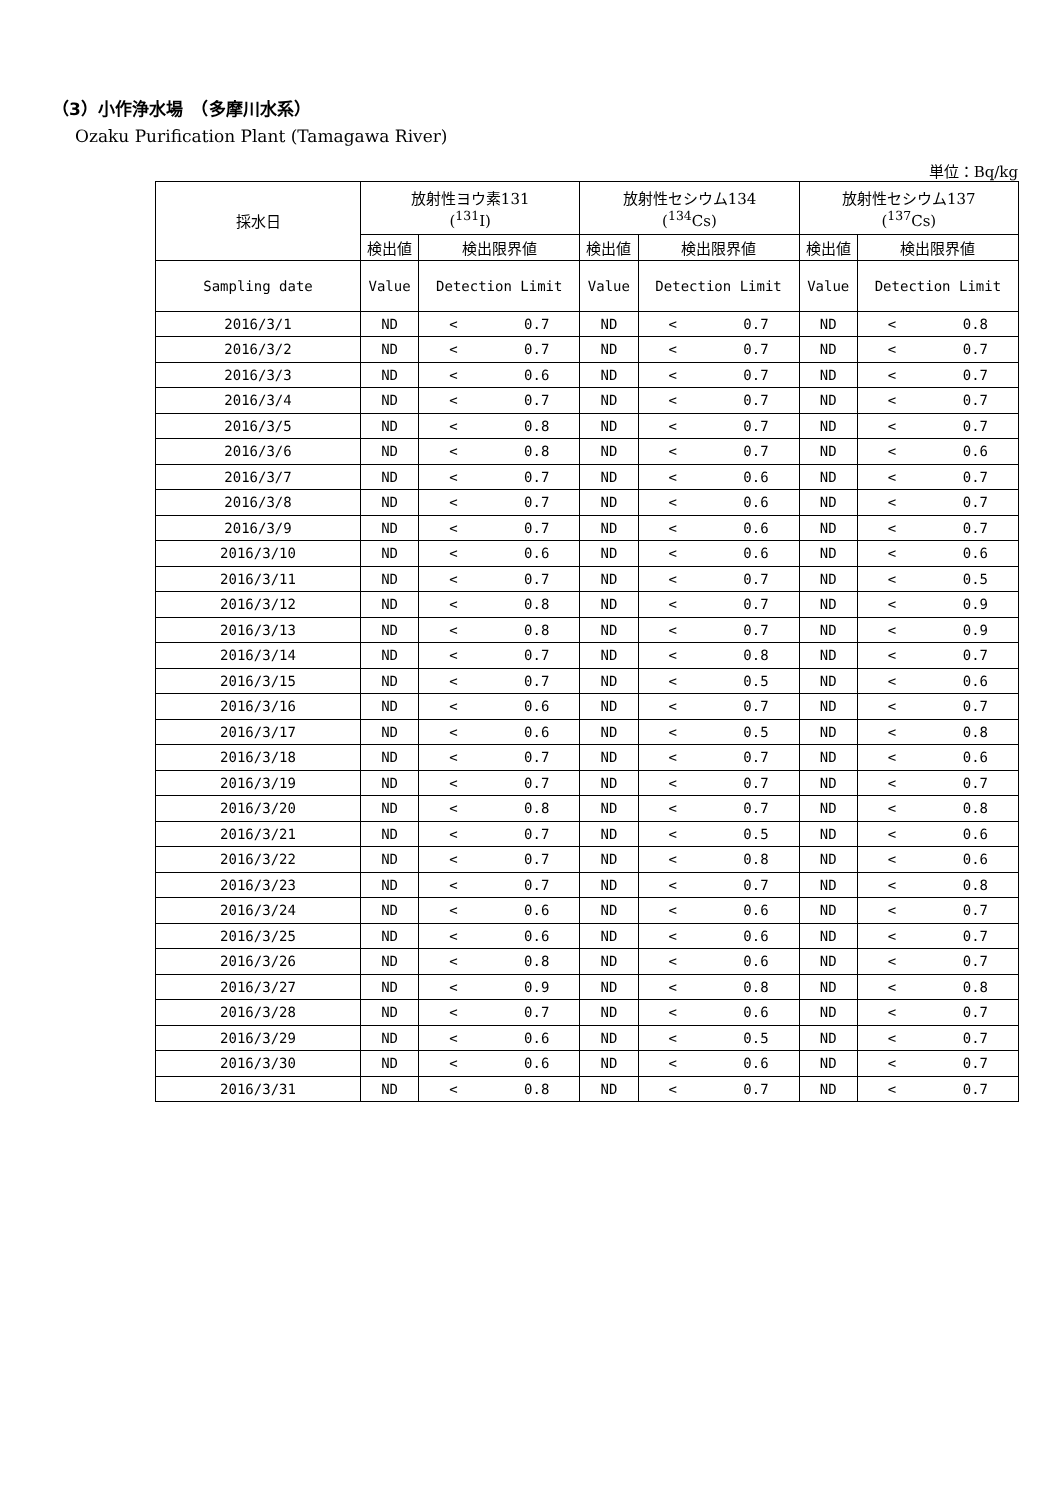（3）小作浄水場　（多摩川水系）
Ozaku Purification Plant (Tamagawa River)
単位：Bq/kg
| 採水日 | 放射性ヨウ素131 (<sup>131</sup>I) | | 放射性セシウム134 (<sup>134</sup>Cs) | | 放射性セシウム137 (<sup>137</sup>Cs) | |
| --- | --- | --- | --- | --- | --- | --- |
| | 検出値 | 検出限界値 | 検出値 | 検出限界値 | 検出値 | 検出限界値 |
| Sampling date | Value | Detection Limit | Value | Detection Limit | Value | Detection Limit |
| 2016/3/1 | ND | < 0.7 | ND | < 0.7 | ND | < 0.8 |
| 2016/3/2 | ND | < 0.7 | ND | < 0.7 | ND | < 0.7 |
| 2016/3/3 | ND | < 0.6 | ND | < 0.7 | ND | < 0.7 |
| 2016/3/4 | ND | < 0.7 | ND | < 0.7 | ND | < 0.7 |
| 2016/3/5 | ND | < 0.8 | ND | < 0.7 | ND | < 0.7 |
| 2016/3/6 | ND | < 0.8 | ND | < 0.7 | ND | < 0.6 |
| 2016/3/7 | ND | < 0.7 | ND | < 0.6 | ND | < 0.7 |
| 2016/3/8 | ND | < 0.7 | ND | < 0.6 | ND | < 0.7 |
| 2016/3/9 | ND | < 0.7 | ND | < 0.6 | ND | < 0.7 |
| 2016/3/10 | ND | < 0.6 | ND | < 0.6 | ND | < 0.6 |
| 2016/3/11 | ND | < 0.7 | ND | < 0.7 | ND | < 0.5 |
| 2016/3/12 | ND | < 0.8 | ND | < 0.7 | ND | < 0.9 |
| 2016/3/13 | ND | < 0.8 | ND | < 0.7 | ND | < 0.9 |
| 2016/3/14 | ND | < 0.7 | ND | < 0.8 | ND | < 0.7 |
| 2016/3/15 | ND | < 0.7 | ND | < 0.5 | ND | < 0.6 |
| 2016/3/16 | ND | < 0.6 | ND | < 0.7 | ND | < 0.7 |
| 2016/3/17 | ND | < 0.6 | ND | < 0.5 | ND | < 0.8 |
| 2016/3/18 | ND | < 0.7 | ND | < 0.7 | ND | < 0.6 |
| 2016/3/19 | ND | < 0.7 | ND | < 0.7 | ND | < 0.7 |
| 2016/3/20 | ND | < 0.8 | ND | < 0.7 | ND | < 0.8 |
| 2016/3/21 | ND | < 0.7 | ND | < 0.5 | ND | < 0.6 |
| 2016/3/22 | ND | < 0.7 | ND | < 0.8 | ND | < 0.6 |
| 2016/3/23 | ND | < 0.7 | ND | < 0.7 | ND | < 0.8 |
| 2016/3/24 | ND | < 0.6 | ND | < 0.6 | ND | < 0.7 |
| 2016/3/25 | ND | < 0.6 | ND | < 0.6 | ND | < 0.7 |
| 2016/3/26 | ND | < 0.8 | ND | < 0.6 | ND | < 0.7 |
| 2016/3/27 | ND | < 0.9 | ND | < 0.8 | ND | < 0.8 |
| 2016/3/28 | ND | < 0.7 | ND | < 0.6 | ND | < 0.7 |
| 2016/3/29 | ND | < 0.6 | ND | < 0.5 | ND | < 0.7 |
| 2016/3/30 | ND | < 0.6 | ND | < 0.6 | ND | < 0.7 |
| 2016/3/31 | ND | < 0.8 | ND | < 0.7 | ND | < 0.7 |